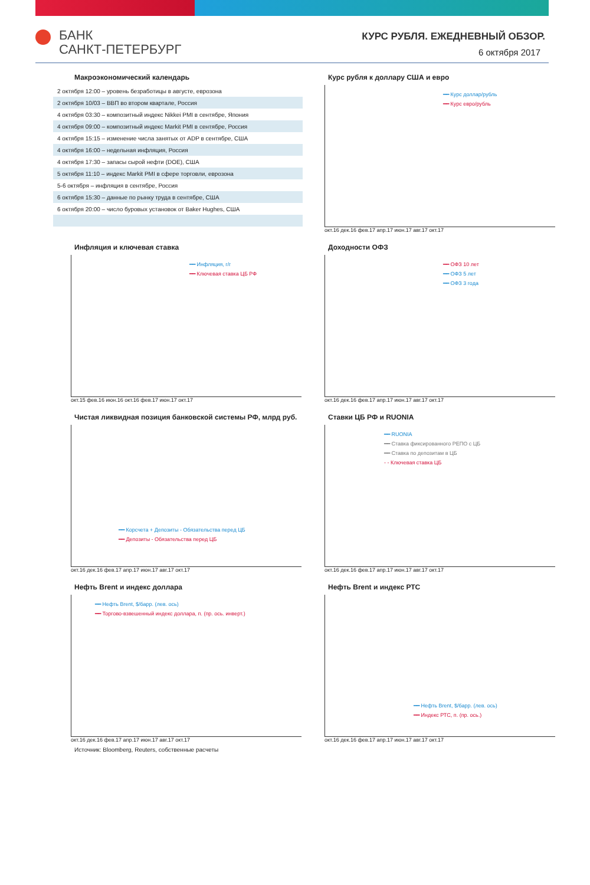БАНК
САНКТ-ПЕТЕРБУРГ
КУРС РУБЛЯ. ЕЖЕДНЕВНЫЙ ОБЗОР.
6 октября 2017
Макроэкономический календарь
| 2 октября 12:00 – уровень безработицы в августе, еврозона |
| 2 октября 10/03 – ВВП во втором квартале, Россия |
| 4 октября 03:30 – композитный индекс Nikkei PMI в сентябре, Япония |
| 4 октября 09:00 – композитный индекс Markit PMI в сентябре, Россия |
| 4 октября 15:15 – изменение числа занятых от ADP в сентябре, США |
| 4 октября 16:00 – недельная инфляция, Россия |
| 4 октября 17:30 – запасы сырой нефти (DOE), США |
| 5 октября 11:10 – индекс Markit PMI в сфере торговли, еврозона |
| 5-6 октября – инфляция в сентябре, Россия |
| 6 октября 15:30 – данные по рынку труда в сентябре, США |
| 6 октября 20:00 – число буровых установок от Baker Hughes, США |
Курс рубля к доллару США и евро
━━ Курс доллар/рубль
━━ Курс евро/рубль
окт.16 дек.16 фев.17 апр.17 июн.17 авг.17 окт.17
Инфляция и ключевая ставка
━━ Инфляция, г/г
━━ Ключевая ставка ЦБ РФ
окт.15 фев.16 июн.16 окт.16 фев.17 июн.17 окт.17
Доходности ОФЗ
━━ ОФЗ 10 лет
━━ ОФЗ 5 лет
━━ ОФЗ 3 года
окт.16 дек.16 фев.17 апр.17 июн.17 авг.17 окт.17
Чистая ликвидная позиция банковской системы РФ, млрд руб.
━━ Корсчета + Депозиты - Обязательства перед ЦБ
━━ Депозиты - Обязательства перед ЦБ
окт.16 дек.16 фев.17 апр.17 июн.17 авг.17 окт.17
Ставки ЦБ РФ и RUONIA
━━ RUONIA
━━ Ставка фиксированного РЕПО с ЦБ
━━ Ставка по депозитам в ЦБ
- - Ключевая ставка ЦБ
окт.16 дек.16 фев.17 апр.17 июн.17 авг.17 окт.17
Нефть Brent и индекс доллара
━━ Нефть Brent, $/барр. (лев. ось)
━━ Торгово-взвешенный индекс доллара, п. (пр. ось. инверт.)
окт.16 дек.16 фев.17 апр.17 июн.17 авг.17 окт.17
Источник: Bloomberg, Reuters, собственные расчеты
Нефть Brent и индекс РТС
━━ Нефть Brent, $/барр. (лев. ось)
━━ Индекс РТС, п. (пр. ось.)
окт.16 дек.16 фев.17 апр.17 июн.17 авг.17 окт.17